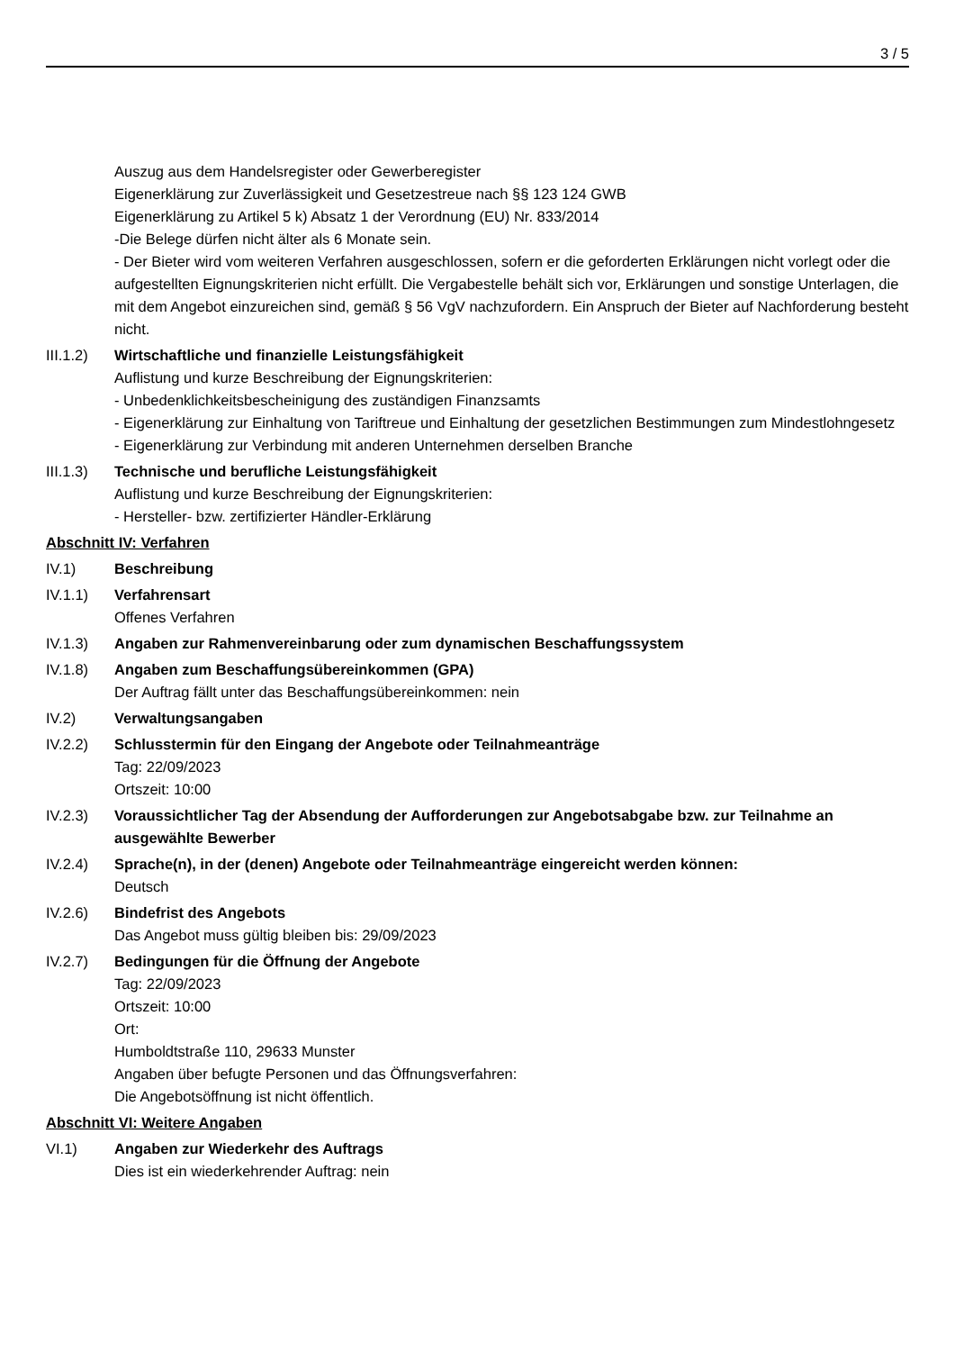3 / 5
Auszug aus dem Handelsregister oder Gewerberegister
Eigenerklärung zur Zuverlässigkeit und Gesetzestreue nach §§ 123 124 GWB
Eigenerklärung zu Artikel 5 k) Absatz 1 der Verordnung (EU) Nr. 833/2014
-Die Belege dürfen nicht älter als 6 Monate sein.
- Der Bieter wird vom weiteren Verfahren ausgeschlossen, sofern er die geforderten Erklärungen nicht vorlegt oder die aufgestellten Eignungskriterien nicht erfüllt. Die Vergabestelle behält sich vor, Erklärungen und sonstige Unterlagen, die mit dem Angebot einzureichen sind, gemäß § 56 VgV nachzufordern. Ein Anspruch der Bieter auf Nachforderung besteht nicht.
III.1.2)
Wirtschaftliche und finanzielle Leistungsfähigkeit
Auflistung und kurze Beschreibung der Eignungskriterien:
- Unbedenklichkeitsbescheinigung des zuständigen Finanzsamts
- Eigenerklärung zur Einhaltung von Tariftreue und Einhaltung der gesetzlichen Bestimmungen zum Mindestlohngesetz
- Eigenerklärung zur Verbindung mit anderen Unternehmen derselben Branche
III.1.3)
Technische und berufliche Leistungsfähigkeit
Auflistung und kurze Beschreibung der Eignungskriterien:
- Hersteller- bzw. zertifizierter Händler-Erklärung
Abschnitt IV: Verfahren
IV.1) Beschreibung
IV.1.1) Verfahrensart
Offenes Verfahren
IV.1.3) Angaben zur Rahmenvereinbarung oder zum dynamischen Beschaffungssystem
IV.1.8) Angaben zum Beschaffungsübereinkommen (GPA)
Der Auftrag fällt unter das Beschaffungsübereinkommen: nein
IV.2) Verwaltungsangaben
IV.2.2) Schlusstermin für den Eingang der Angebote oder Teilnahmeanträge
Tag: 22/09/2023
Ortszeit: 10:00
IV.2.3) Voraussichtlicher Tag der Absendung der Aufforderungen zur Angebotsabgabe bzw. zur Teilnahme an ausgewählte Bewerber
IV.2.4) Sprache(n), in der (denen) Angebote oder Teilnahmeanträge eingereicht werden können:
Deutsch
IV.2.6) Bindefrist des Angebots
Das Angebot muss gültig bleiben bis: 29/09/2023
IV.2.7) Bedingungen für die Öffnung der Angebote
Tag: 22/09/2023
Ortszeit: 10:00
Ort:
Humboldtstraße 110, 29633 Munster
Angaben über befugte Personen und das Öffnungsverfahren:
Die Angebotsöffnung ist nicht öffentlich.
Abschnitt VI: Weitere Angaben
VI.1) Angaben zur Wiederkehr des Auftrags
Dies ist ein wiederkehrender Auftrag: nein